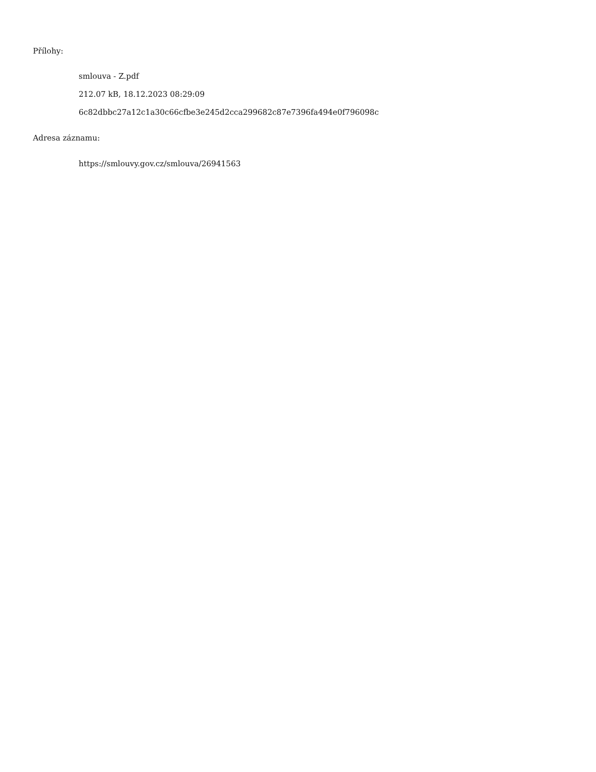Přílohy:
smlouva - Z.pdf
212.07 kB, 18.12.2023 08:29:09
6c82dbbc27a12c1a30c66cfbe3e245d2cca299682c87e7396fa494e0f796098c
Adresa záznamu:
https://smlouvy.gov.cz/smlouva/26941563